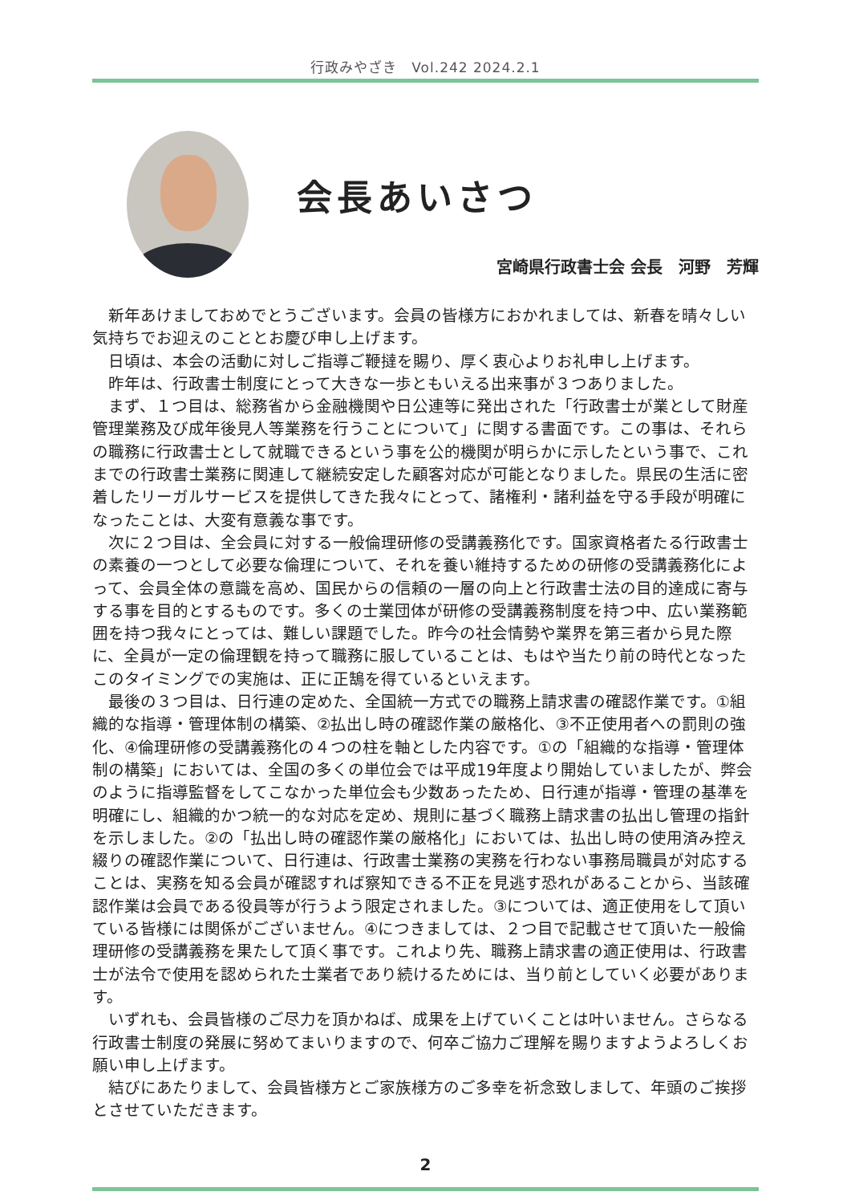行政みやざき　Vol.242 2024.2.1
会長あいさつ
宮崎県行政書士会 会長　河野　芳輝
新年あけましておめでとうございます。会員の皆様方におかれましては、新春を晴々しい気持ちでお迎えのこととお慶び申し上げます。
日頃は、本会の活動に対しご指導ご鞭撻を賜り、厚く衷心よりお礼申し上げます。
昨年は、行政書士制度にとって大きな一歩ともいえる出来事が３つありました。
まず、１つ目は、総務省から金融機関や日公連等に発出された「行政書士が業として財産管理業務及び成年後見人等業務を行うことについて」に関する書面です。この事は、それらの職務に行政書士として就職できるという事を公的機関が明らかに示したという事で、これまでの行政書士業務に関連して継続安定した顧客対応が可能となりました。県民の生活に密着したリーガルサービスを提供してきた我々にとって、諸権利・諸利益を守る手段が明確になったことは、大変有意義な事です。
次に２つ目は、全会員に対する一般倫理研修の受講義務化です。国家資格者たる行政書士の素養の一つとして必要な倫理について、それを養い維持するための研修の受講義務化によって、会員全体の意識を高め、国民からの信頼の一層の向上と行政書士法の目的達成に寄与する事を目的とするものです。多くの士業団体が研修の受講義務制度を持つ中、広い業務範囲を持つ我々にとっては、難しい課題でした。昨今の社会情勢や業界を第三者から見た際に、全員が一定の倫理観を持って職務に服していることは、もはや当たり前の時代となったこのタイミングでの実施は、正に正鵠を得ているといえます。
最後の３つ目は、日行連の定めた、全国統一方式での職務上請求書の確認作業です。①組織的な指導・管理体制の構築、②払出し時の確認作業の厳格化、③不正使用者への罰則の強化、④倫理研修の受講義務化の４つの柱を軸とした内容です。①の「組織的な指導・管理体制の構築」においては、全国の多くの単位会では平成19年度より開始していましたが、弊会のように指導監督をしてこなかった単位会も少数あったため、日行連が指導・管理の基準を明確にし、組織的かつ統一的な対応を定め、規則に基づく職務上請求書の払出し管理の指針を示しました。②の「払出し時の確認作業の厳格化」においては、払出し時の使用済み控え綴りの確認作業について、日行連は、行政書士業務の実務を行わない事務局職員が対応することは、実務を知る会員が確認すれば察知できる不正を見逃す恐れがあることから、当該確認作業は会員である役員等が行うよう限定されました。③については、適正使用をして頂いている皆様には関係がございません。④につきましては、２つ目で記載させて頂いた一般倫理研修の受講義務を果たして頂く事です。これより先、職務上請求書の適正使用は、行政書士が法令で使用を認められた士業者であり続けるためには、当り前としていく必要があります。
いずれも、会員皆様のご尽力を頂かねば、成果を上げていくことは叶いません。さらなる行政書士制度の発展に努めてまいりますので、何卒ご協力ご理解を賜りますようよろしくお願い申し上げます。
結びにあたりまして、会員皆様方とご家族様方のご多幸を祈念致しまして、年頭のご挨拶とさせていただきます。
2